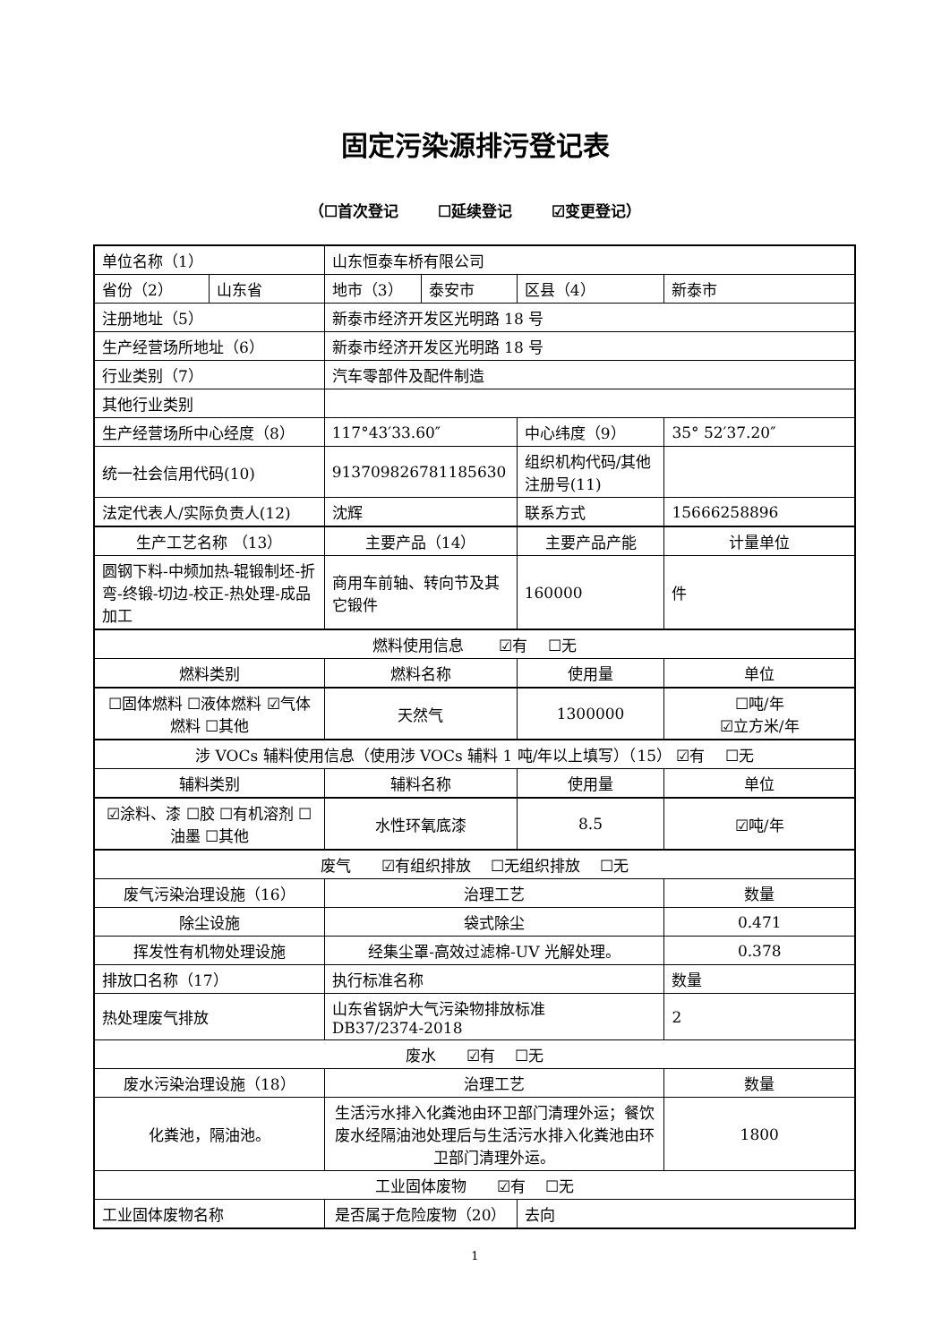固定污染源排污登记表
（☐首次登记 ☐延续登记 ☑变更登记）
| 单位名称（1） | | 山东恒泰车桥有限公司 | | | |
| 省份（2） | 山东省 | 地市（3） | 泰安市 | 区县（4） | 新泰市 |
| 注册地址（5） | | 新泰市经济开发区光明路 18 号 | | | |
| 生产经营场所地址（6） | | 新泰市经济开发区光明路 18 号 | | | |
| 行业类别（7） | | 汽车零部件及配件制造 | | | |
| 其他行业类别 | | | | | |
| 生产经营场所中心经度（8） | | 117°43′33.60″ | | 中心纬度（9） | 35° 52′37.20″ |
| 统一社会信用代码(10) | | 913709826781185630 | | 组织机构代码/其他注册号(11) | |
| 法定代表人/实际负责人(12) | | 沈辉 | | 联系方式 | 15666258896 |
| 生产工艺名称 （13） | | 主要产品（14） | | 主要产品产能 | 计量单位 |
| 圆钢下料-中频加热-辊锻制坯-折弯-终锻-切边-校正-热处理-成品加工 | | 商用车前轴、转向节及其它锻件 | | 160000 | 件 |
| 燃料使用信息 ☑有 ☐无 | | | | | |
| 燃料类别 | | 燃料名称 | | 使用量 | 单位 |
| ☐固体燃料 ☐液体燃料 ☑气体燃料 ☐其他 | | 天然气 | | 1300000 | ☐吨/年 ☑立方米/年 |
| 涉 VOCs 辅料使用信息（使用涉 VOCs 辅料 1 吨/年以上填写）（15） ☑有 ☐无 | | | | | |
| 辅料类别 | | 辅料名称 | | 使用量 | 单位 |
| ☑涂料、漆 ☐胶 ☐有机溶剂 ☐油墨 ☐其他 | | 水性环氧底漆 | | 8.5 | ☑吨/年 |
| 废气 ☑有组织排放 ☐无组织排放 ☐无 | | | | | |
| 废气污染治理设施（16） | | 治理工艺 | | | 数量 |
| 除尘设施 | | 袋式除尘 | | | 0.471 |
| 挥发性有机物处理设施 | | 经集尘罩-高效过滤棉-UV 光解处理。 | | | 0.378 |
| 排放口名称（17） | | 执行标准名称 | | | 数量 |
| 热处理废气排放 | | 山东省锅炉大气污染物排放标准 DB37/2374-2018 | | | 2 |
| 废水 ☑有 ☐无 | | | | | |
| 废水污染治理设施（18） | | 治理工艺 | | | 数量 |
| 化粪池，隔油池。 | | 生活污水排入化粪池由环卫部门清理外运；餐饮废水经隔油池处理后与生活污水排入化粪池由环卫部门清理外运。 | | | 1800 |
| 工业固体废物 ☑有 ☐无 | | | | | |
| 工业固体废物名称 | | 是否属于危险废物（20） | | 去向 | |
1